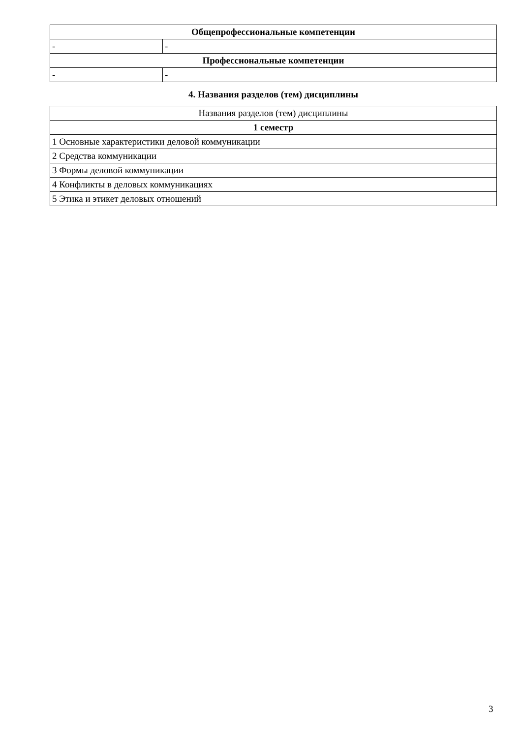| Общепрофессиональные компетенции | |
| --- | --- |
| - | - |
| Профессиональные компетенции | |
| - | - |
4. Названия разделов (тем) дисциплины
| Названия разделов (тем) дисциплины |
| --- |
| 1 семестр |
| 1 Основные характеристики деловой коммуникации |
| 2 Средства коммуникации |
| 3 Формы деловой коммуникации |
| 4 Конфликты в деловых коммуникациях |
| 5 Этика и этикет деловых отношений |
3